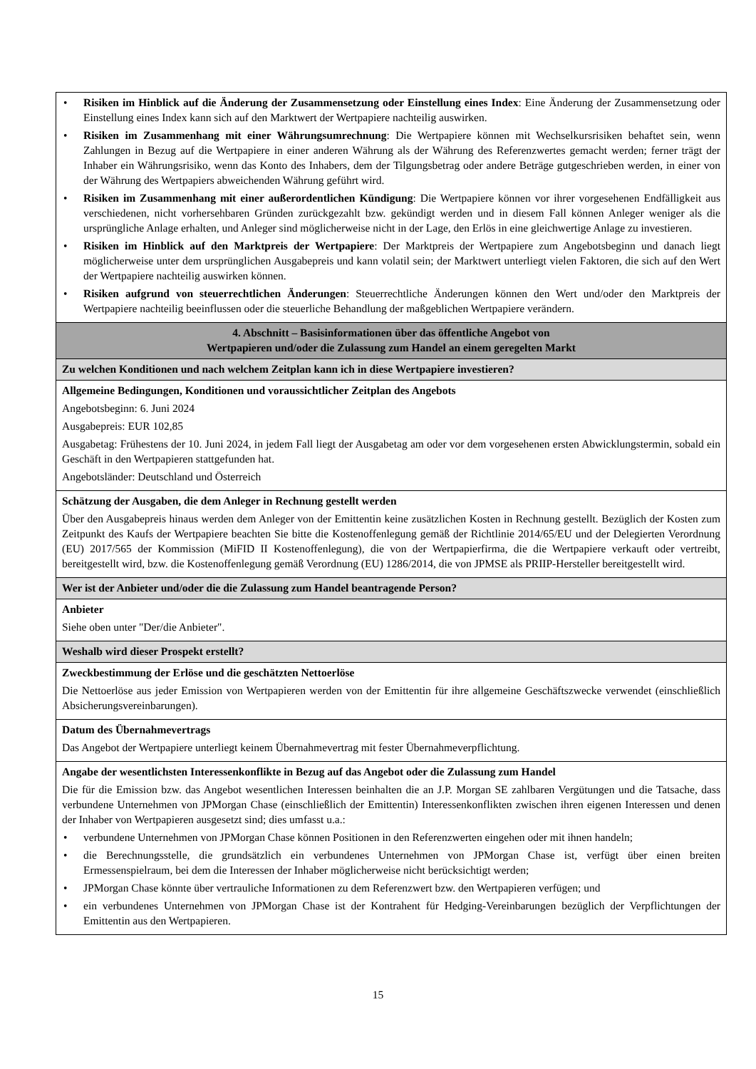| • Risiken im Hinblick auf die Änderung der Zusammensetzung oder Einstellung eines Index : Eine Änderung der Zusammensetzung oder Einstellung eines Index kann sich auf den Marktwert der Wertpapiere nachteilig auswirken. • Risiken im Zusammenhang mit einer Währungsumrechnung : Die Wertpapiere können mit Wechselkursrisiken behaftet sein, wenn Zahlungen in Bezug auf die Wertpapiere in einer anderen Währung als der Währung des Referenzwertes gemacht werden; ferner trägt der Inhaber ein Währungsrisiko, wenn das Konto des Inhabers, dem der Tilgungsbetrag oder andere Beträge gutgeschrieben werden, in einer von der Währung des Wertpapiers abweichenden Währung geführt wird. • Risiken im Zusammenhang mit einer außerordentlichen Kündigung : Die Wertpapiere können vor ihrer vorgesehenen Endfälligkeit aus verschiedenen, nicht vorhersehbaren Gründen zurückgezahlt bzw. gekündigt werden und in diesem Fall können Anleger weniger als die ursprüngliche Anlage erhalten, und Anleger sind möglicherweise nicht in der Lage, den Erlös in eine gleichwertige Anlage zu investieren. • Risiken im Hinblick auf den Marktpreis der Wertpapiere : Der Marktpreis der Wertpapiere zum Angebotsbeginn und danach liegt möglicherweise unter dem ursprünglichen Ausgabepreis und kann volatil sein; der Marktwert unterliegt vielen Faktoren, die sich auf den Wert der Wertpapiere nachteilig auswirken können. • Risiken aufgrund von steuerrechtlichen Änderungen : Steuerrechtliche Änderungen können den Wert und/oder den Marktpreis der Wertpapiere nachteilig beeinflussen oder die steuerliche Behandlung der maßgeblichen Wertpapiere verändern. |
| 4. Abschnitt – Basisinformationen über das öffentliche Angebot von Wertpapieren und/oder die Zulassung zum Handel an einem geregelten Markt |
| Zu welchen Konditionen und nach welchem Zeitplan kann ich in diese Wertpapiere investieren? |
| Allgemeine Bedingungen, Konditionen und voraussichtlicher Zeitplan des Angebots Angebotsbeginn: 6. Juni 2024 Ausgabepreis: EUR 102,85 Ausgabetag: Frühestens der 10. Juni 2024, in jedem Fall liegt der Ausgabetag am oder vor dem vorgesehenen ersten Abwicklungstermin, sobald ein Geschäft in den Wertpapieren stattgefunden hat. Angebotsländer: Deutschland und Österreich |
| Schätzung der Ausgaben, die dem Anleger in Rechnung gestellt werden Über den Ausgabepreis hinaus werden dem Anleger von der Emittentin keine zusätzlichen Kosten in Rechnung gestellt. Bezüglich der Kosten zum Zeitpunkt des Kaufs der Wertpapiere beachten Sie bitte die Kostenoffenlegung gemäß der Richtlinie 2014/65/EU und der Delegierten Verordnung (EU) 2017/565 der Kommission (MiFID II Kostenoffenlegung), die von der Wertpapierfirma, die die Wertpapiere verkauft oder vertreibt, bereitgestellt wird, bzw. die Kostenoffenlegung gemäß Verordnung (EU) 1286/2014, die von JPMSE als PRIIP-Hersteller bereitgestellt wird. |
| Wer ist der Anbieter und/oder die die Zulassung zum Handel beantragende Person? |
| Anbieter Siehe oben unter "Der/die Anbieter". |
| Weshalb wird dieser Prospekt erstellt? |
| Zweckbestimmung der Erlöse und die geschätzten Nettoerlöse Die Nettoerlöse aus jeder Emission von Wertpapieren werden von der Emittentin für ihre allgemeine Geschäftszwecke verwendet (einschließlich Absicherungsvereinbarungen). |
| Datum des Übernahmevertrags Das Angebot der Wertpapiere unterliegt keinem Übernahmevertrag mit fester Übernahmeverpflichtung. |
| Angabe der wesentlichsten Interessenkonflikte in Bezug auf das Angebot oder die Zulassung zum Handel Die für die Emission bzw. das Angebot wesentlichen Interessen beinhalten die an J.P. Morgan SE zahlbaren Vergütungen und die Tatsache, dass verbundene Unternehmen von JPMorgan Chase (einschließlich der Emittentin) Interessenkonflikten zwischen ihren eigenen Interessen und denen der Inhaber von Wertpapieren ausgesetzt sind; dies umfasst u.a.: • verbundene Unternehmen von JPMorgan Chase können Positionen in den Referenzwerten eingehen oder mit ihnen handeln; • die Berechnungsstelle, die grundsätzlich ein verbundenes Unternehmen von JPMorgan Chase ist, verfügt über einen breiten Ermessenspielraum, bei dem die Interessen der Inhaber möglicherweise nicht berücksichtigt werden; • JPMorgan Chase könnte über vertrauliche Informationen zu dem Referenzwert bzw. den Wertpapieren verfügen; und • ein verbundenes Unternehmen von JPMorgan Chase ist der Kontrahent für Hedging-Vereinbarungen bezüglich der Verpflichtungen der Emittentin aus den Wertpapieren. |
15